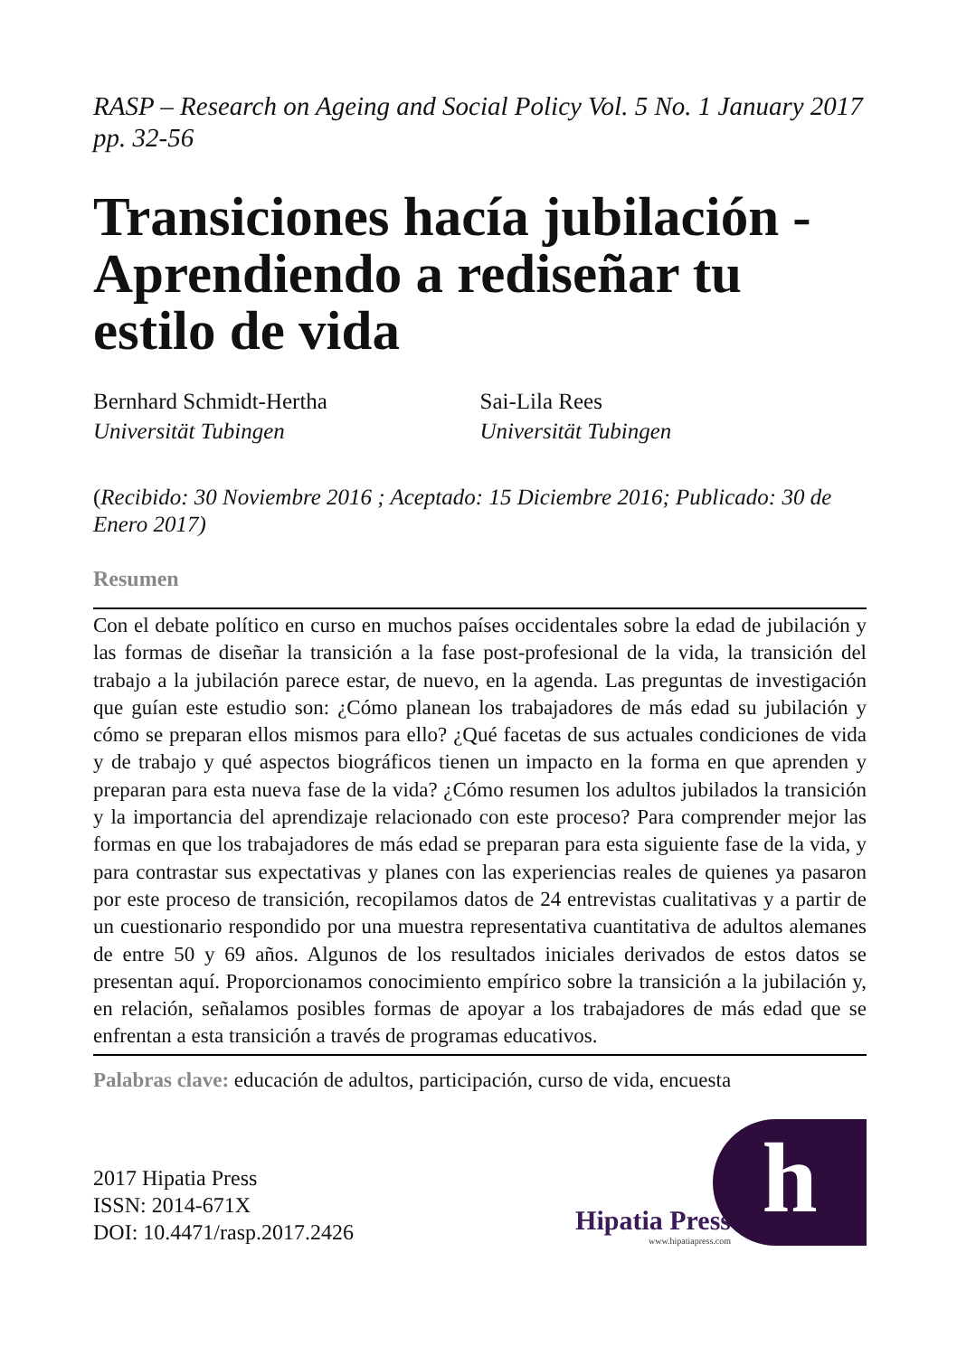RASP – Research on Ageing and Social Policy Vol. 5 No. 1 January 2017 pp. 32-56
Transiciones hacía jubilación - Aprendiendo a rediseñar tu estilo de vida
Bernhard Schmidt-Hertha
Universität Tubingen
Sai-Lila Rees
Universität Tubingen
(Recibido: 30 Noviembre 2016 ; Aceptado: 15 Diciembre 2016; Publicado: 30 de Enero 2017)
Resumen
Con el debate político en curso en muchos países occidentales sobre la edad de jubilación y las formas de diseñar la transición a la fase post-profesional de la vida, la transición del trabajo a la jubilación parece estar, de nuevo, en la agenda. Las preguntas de investigación que guían este estudio son: ¿Cómo planean los trabajadores de más edad su jubilación y cómo se preparan ellos mismos para ello? ¿Qué facetas de sus actuales condiciones de vida y de trabajo y qué aspectos biográficos tienen un impacto en la forma en que aprenden y preparan para esta nueva fase de la vida? ¿Cómo resumen los adultos jubilados la transición y la importancia del aprendizaje relacionado con este proceso? Para comprender mejor las formas en que los trabajadores de más edad se preparan para esta siguiente fase de la vida, y para contrastar sus expectativas y planes con las experiencias reales de quienes ya pasaron por este proceso de transición, recopilamos datos de 24 entrevistas cualitativas y a partir de un cuestionario respondido por una muestra representativa cuantitativa de adultos alemanes de entre 50 y 69 años. Algunos de los resultados iniciales derivados de estos datos se presentan aquí. Proporcionamos conocimiento empírico sobre la transición a la jubilación y, en relación, señalamos posibles formas de apoyar a los trabajadores de más edad que se enfrentan a esta transición a través de programas educativos.
Palabras clave: educación de adultos, participación, curso de vida, encuesta
2017 Hipatia Press
ISSN: 2014-671X
DOI: 10.4471/rasp.2017.2426
Hipatia Press
www.hipatiapress.com
h